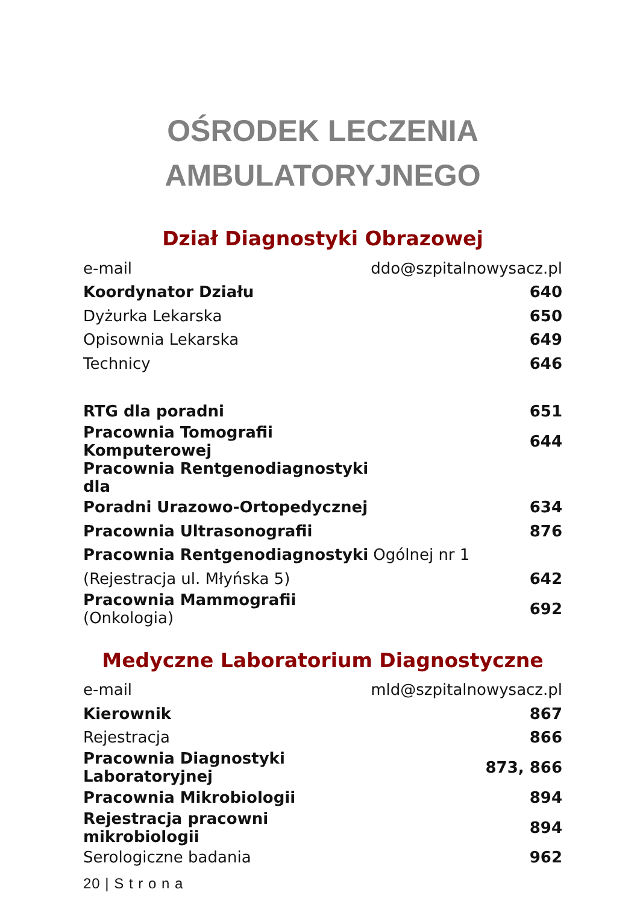OŚRODEK LECZENIA
AMBULATORYJNEGO
Dział Diagnostyki Obrazowej
| e-mail | ddo@szpitalnowysacz.pl |
| Koordynator Działu | 640 |
| Dyżurka Lekarska | 650 |
| Opisownia Lekarska | 649 |
| Technicy | 646 |
| RTG dla poradni | 651 |
| Pracownia Tomografii Komputerowej | 644 |
| Pracownia Rentgenodiagnostyki dla | |
| Poradni Urazowo-Ortopedycznej | 634 |
| Pracownia Ultrasonografii | 876 |
| Pracownia Rentgenodiagnostyki Ogólnej nr 1 | |
| (Rejestracja ul. Młyńska 5) | 642 |
| Pracownia Mammografii (Onkologia) | 692 |
Medyczne Laboratorium Diagnostyczne
| e-mail | mld@szpitalnowysacz.pl |
| Kierownik | 867 |
| Rejestracja | 866 |
| Pracownia Diagnostyki Laboratoryjnej | 873, 866 |
| Pracownia Mikrobiologii | 894 |
| Rejestracja pracowni mikrobiologii | 894 |
| Serologiczne badania | 962 |
20 | S t r o n a